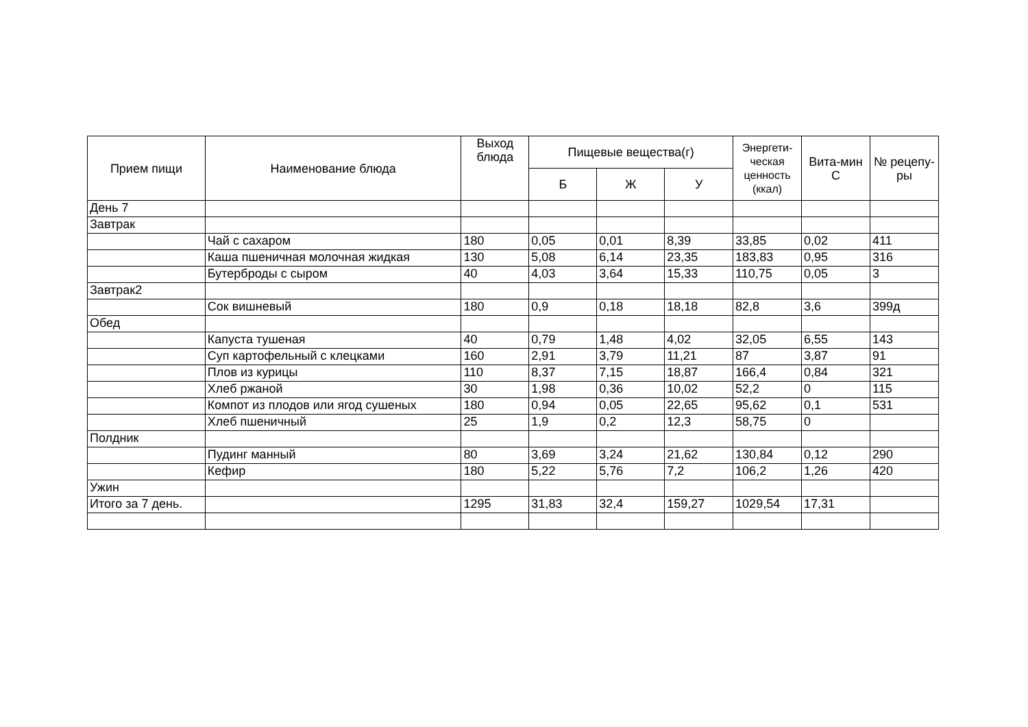| Прием пищи | Наименование блюда | Выход блюда | Пищевые вещества(г) | | | Энергети-ческая ценность (ккал) | Вита-мин С | № рецепу-ры |
| --- | --- | --- | --- | --- | --- | --- | --- | --- |
| | | | Б | Ж | У | | | |
| День 7 | | | | | | | | |
| Завтрак | | | | | | | | |
| | Чай с сахаром | 180 | 0,05 | 0,01 | 8,39 | 33,85 | 0,02 | 411 |
| | Каша пшеничная молочная жидкая | 130 | 5,08 | 6,14 | 23,35 | 183,83 | 0,95 | 316 |
| | Бутерброды с сыром | 40 | 4,03 | 3,64 | 15,33 | 110,75 | 0,05 | 3 |
| Завтрак2 | | | | | | | | |
| | Сок вишневый | 180 | 0,9 | 0,18 | 18,18 | 82,8 | 3,6 | 399д |
| Обед | | | | | | | | |
| | Капуста тушеная | 40 | 0,79 | 1,48 | 4,02 | 32,05 | 6,55 | 143 |
| | Суп картофельный с клецками | 160 | 2,91 | 3,79 | 11,21 | 87 | 3,87 | 91 |
| | Плов из курицы | 110 | 8,37 | 7,15 | 18,87 | 166,4 | 0,84 | 321 |
| | Хлеб ржаной | 30 | 1,98 | 0,36 | 10,02 | 52,2 | 0 | 115 |
| | Компот из плодов или ягод сушеных | 180 | 0,94 | 0,05 | 22,65 | 95,62 | 0,1 | 531 |
| | Хлеб пшеничный | 25 | 1,9 | 0,2 | 12,3 | 58,75 | 0 | |
| Полдник | | | | | | | | |
| | Пудинг манный | 80 | 3,69 | 3,24 | 21,62 | 130,84 | 0,12 | 290 |
| | Кефир | 180 | 5,22 | 5,76 | 7,2 | 106,2 | 1,26 | 420 |
| Ужин | | | | | | | | |
| Итого за 7 день. | | 1295 | 31,83 | 32,4 | 159,27 | 1029,54 | 17,31 | |